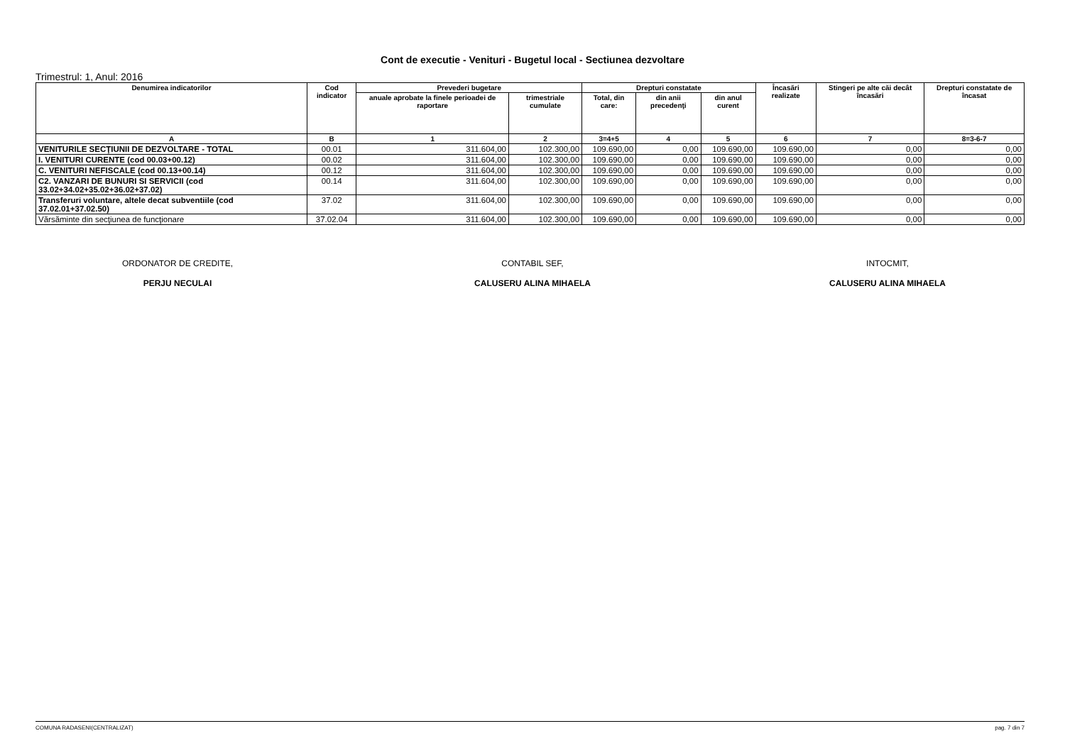Cont de executie - Venituri - Bugetul local - Sectiunea dezvoltare
Trimestrul: 1, Anul: 2016
| Denumirea indicatorilor | Cod indicator | Prevederi bugetare | | Drepturi constatate | | | Încasări realizate | Stingeri pe alte căi decât încasări | Drepturi constatate de încasat |
| --- | --- | --- | --- | --- | --- | --- | --- | --- | --- |
| | | anuale aprobate la finele perioadei de raportare | trimestriale cumulate | Total, din care: | din anii precedenţi | din anul curent | | | |
| A | B | 1 | 2 | 3=4+5 | 4 | 5 | 6 | 7 | 8=3-6-7 |
| VENITURILE SECŢIUNII DE DEZVOLTARE - TOTAL | 00.01 | 311.604,00 | 102.300,00 | 109.690,00 | 0,00 | 109.690,00 | 109.690,00 | 0,00 | 0,00 |
| I. VENITURI CURENTE (cod 00.03+00.12) | 00.02 | 311.604,00 | 102.300,00 | 109.690,00 | 0,00 | 109.690,00 | 109.690,00 | 0,00 | 0,00 |
| C. VENITURI NEFISCALE (cod 00.13+00.14) | 00.12 | 311.604,00 | 102.300,00 | 109.690,00 | 0,00 | 109.690,00 | 109.690,00 | 0,00 | 0,00 |
| C2. VANZARI DE BUNURI SI SERVICII (cod 33.02+34.02+35.02+36.02+37.02) | 00.14 | 311.604,00 | 102.300,00 | 109.690,00 | 0,00 | 109.690,00 | 109.690,00 | 0,00 | 0,00 |
| Transferuri voluntare, altele decat subventiile (cod 37.02.01+37.02.50) | 37.02 | 311.604,00 | 102.300,00 | 109.690,00 | 0,00 | 109.690,00 | 109.690,00 | 0,00 | 0,00 |
| Vărsăminte din secţiunea de funcţionare | 37.02.04 | 311.604,00 | 102.300,00 | 109.690,00 | 0,00 | 109.690,00 | 109.690,00 | 0,00 | 0,00 |
ORDONATOR DE CREDITE,
PERJU NECULAI
CONTABIL SEF,
CALUSERU ALINA MIHAELA
INTOCMIT,
CALUSERU ALINA MIHAELA
COMUNA RADASENI(CENTRALIZAT) pag. 7 din 7